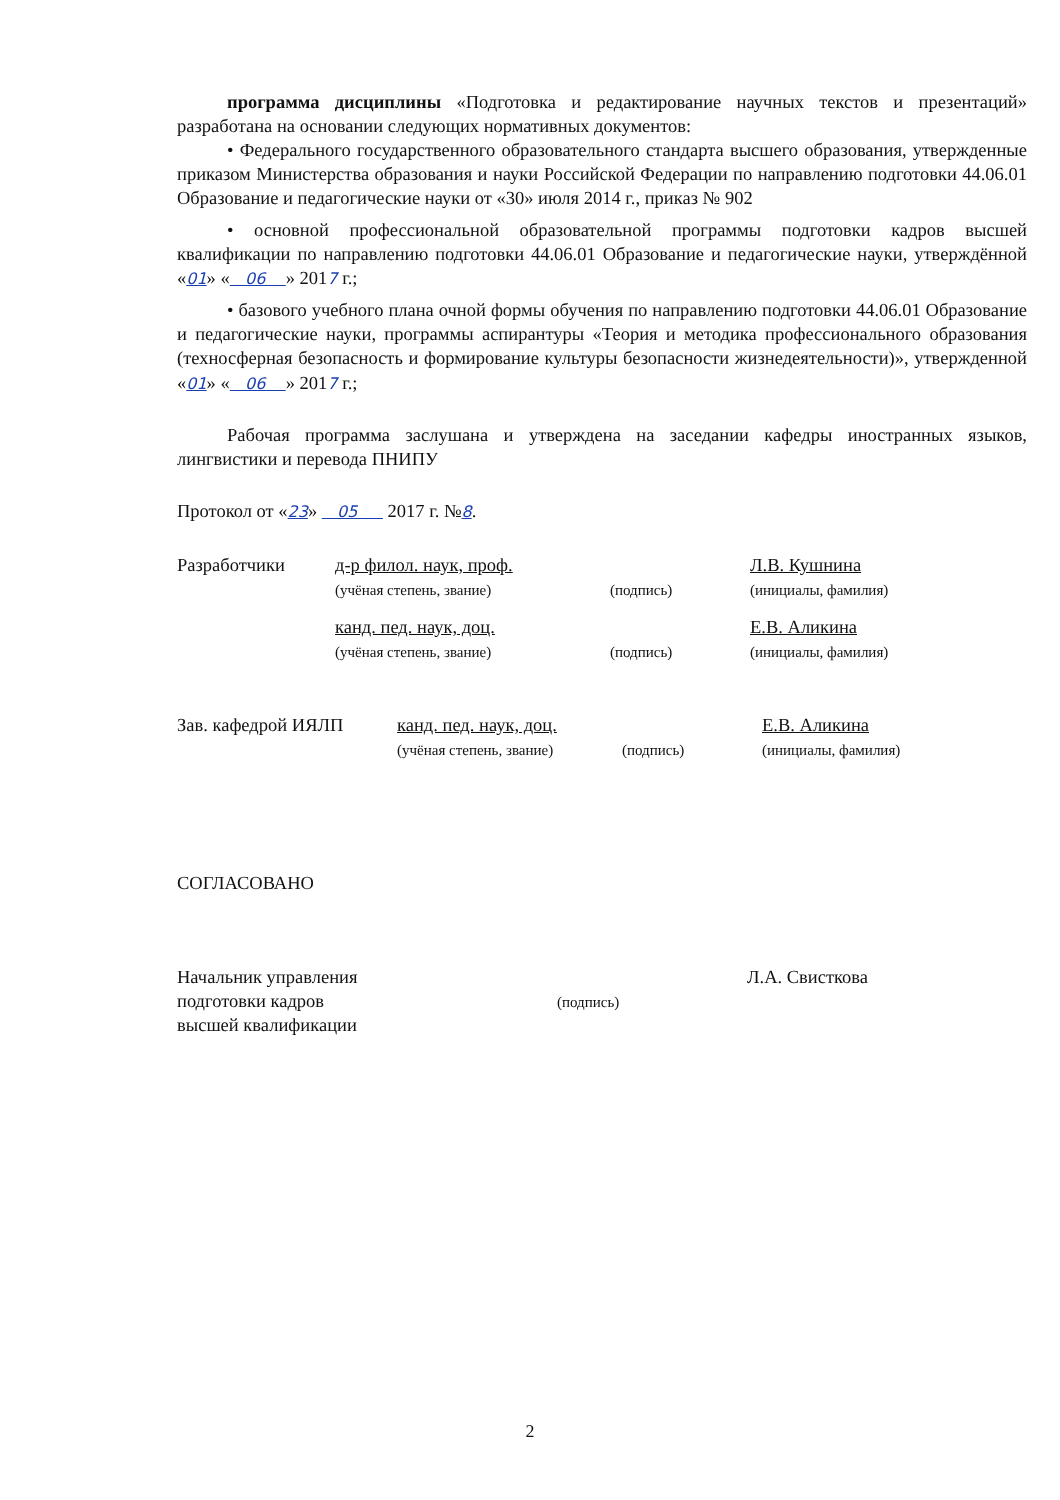программа дисциплины «Подготовка и редактирование научных текстов и презентаций» разработана на основании следующих нормативных документов:
• Федерального государственного образовательного стандарта высшего образования, утвержденные приказом Министерства образования и науки Российской Федерации по направлению подготовки 44.06.01 Образование и педагогические науки от «30» июля 2014 г., приказ № 902
• основной профессиональной образовательной программы подготовки кадров высшей квалификации по направлению подготовки 44.06.01 Образование и педагогические науки, утверждённой «01» « 06 » 2017 г.;
• базового учебного плана очной формы обучения по направлению подготовки 44.06.01 Образование и педагогические науки, программы аспирантуры «Теория и методика профессионального образования (техносферная безопасность и формирование культуры безопасности жизнедеятельности)», утвержденной «01» « 06 » 2017 г.;
Рабочая программа заслушана и утверждена на заседании кафедры иностранных языков, лингвистики и перевода ПНИПУ
Протокол от «23» 05 2017 г. №8.
Разработчики д-р филол. наук, проф.
(учёная степень, звание)
(подпись)
Л.В. Кушнина
(инициалы, фамилия)
канд. пед. наук, доц.
(учёная степень, звание)
(подпись)
Е.В. Аликина
(инициалы, фамилия)
Зав. кафедрой ИЯЛП канд. пед. наук, доц.
(учёная степень, звание)
(подпись)
Е.В. Аликина
(инициалы, фамилия)
СОГЛАСОВАНО
Начальник управления
подготовки кадров
высшей квалификации
(подпись)
Л.А. Свисткова
2